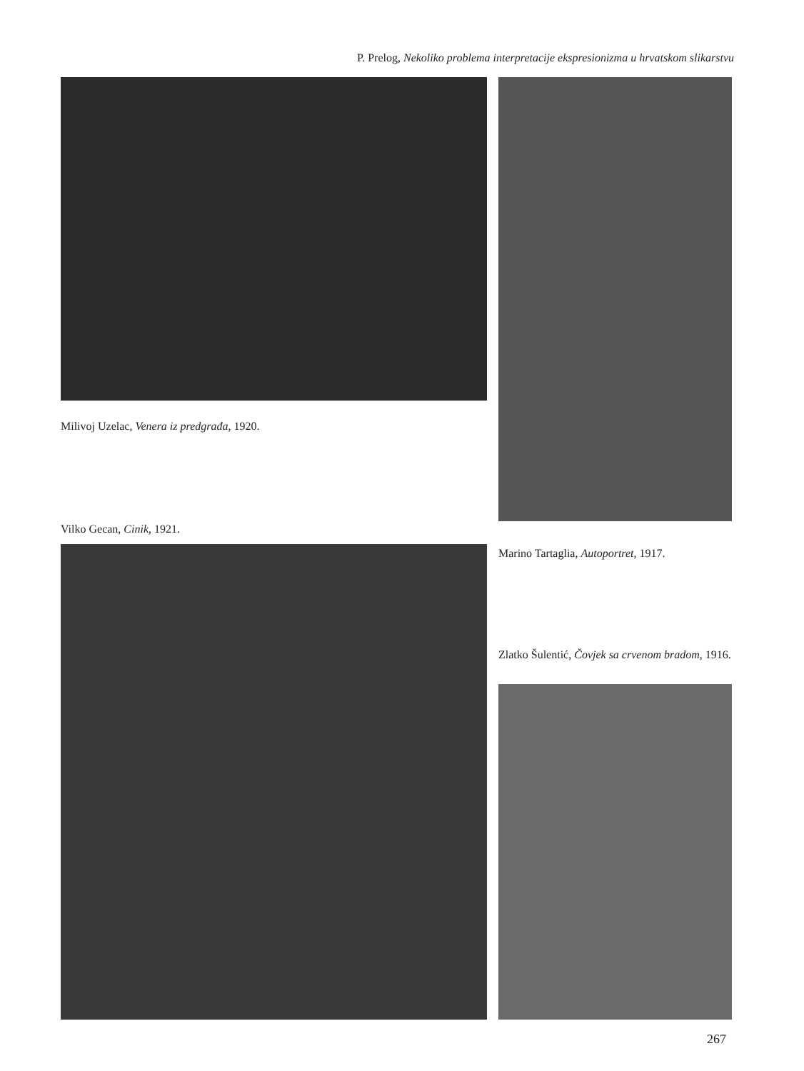P. Prelog, Nekoliko problema interpretacije ekspresionizma u hrvatskom slikarstvu
Milivoj Uzelac, Venera iz predgrađa, 1920.
Vilko Gecan, Cinik, 1921.
Marino Tartaglia, Autoportret, 1917.
Zlatko Šulentić, Čovjek sa crvenom bradom, 1916.
267